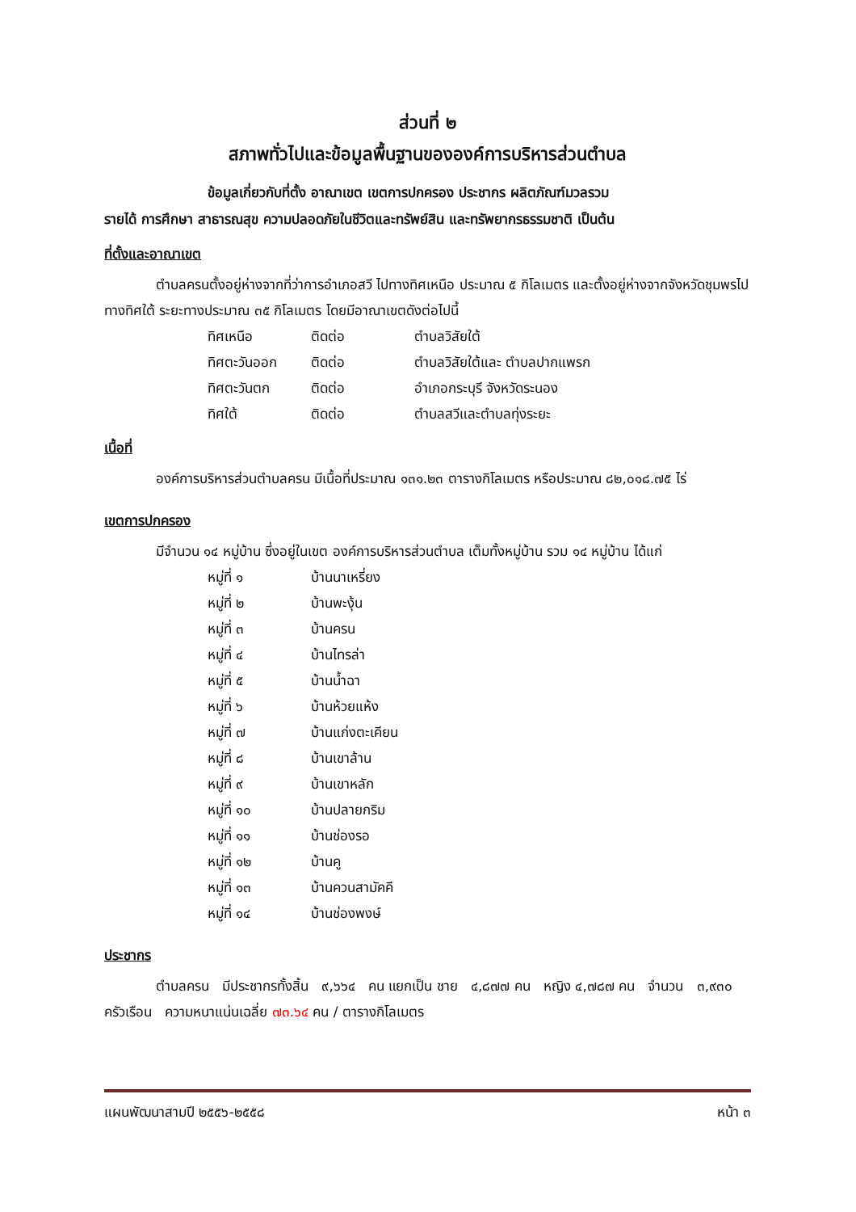ส่วนที่ ๒
สภาพทั่วไปและข้อมูลพื้นฐานขององค์การบริหารส่วนตำบล
ข้อมูลเกี่ยวกับที่ตั้ง อาณาเขต เขตการปกครอง ประชากร ผลิตภัณฑ์มวลรวม
รายได้ การศึกษา สาธารณสุข ความปลอดภัยในชีวิตและทรัพย์สิน และทรัพยากรธรรมชาติ เป็นต้น
ที่ตั้งและอาณาเขต
ตำบลครนตั้งอยู่ห่างจากที่ว่าการอำเภอสวี ไปทางทิศเหนือ ประมาณ ๕ กิโลเมตร และตั้งอยู่ห่างจากจังหวัดชุมพรไปทางทิศใต้ ระยะทางประมาณ ๓๕ กิโลเมตร โดยมีอาณาเขตดังต่อไปนี้
ทิศเหนือ ติดต่อ ตำบลวิสัยใต้
ทิศตะวันออก ติดต่อ ตำบลวิสัยใต้และ ตำบลปากแพรก
ทิศตะวันตก ติดต่อ อำเภอกระบุรี จังหวัดระนอง
ทิศใต้ ติดต่อ ตำบลสวีและตำบลทุ่งระยะ
เนื้อที่
องค์การบริหารส่วนตำบลครน มีเนื้อที่ประมาณ ๑๓๑.๒๓ ตารางกิโลเมตร หรือประมาณ ๘๒,๐๑๘.๗๕ ไร่
เขตการปกครอง
มีจำนวน ๑๔ หมู่บ้าน ซึ่งอยู่ในเขต องค์การบริหารส่วนตำบล เต็มทั้งหมู่บ้าน รวม ๑๔ หมู่บ้าน ได้แก่
หมู่ที่ ๑ บ้านนาเหรี่ยง
หมู่ที่ ๒ บ้านพะงุ้น
หมู่ที่ ๓ บ้านครน
หมู่ที่ ๔ บ้านไทรล่า
หมู่ที่ ๕ บ้านน้ำฉา
หมู่ที่ ๖ บ้านห้วยแห้ง
หมู่ที่ ๗ บ้านแก่งตะเคียน
หมู่ที่ ๘ บ้านเขาล้าน
หมู่ที่ ๙ บ้านเขาหลัก
หมู่ที่ ๑๐ บ้านปลายกริม
หมู่ที่ ๑๑ บ้านช่องรอ
หมู่ที่ ๑๒ บ้านคู
หมู่ที่ ๑๓ บ้านควนสามัคคี
หมู่ที่ ๑๔ บ้านช่องพงษ์
ประชากร
ตำบลครน มีประชากรทั้งสิ้น ๙,๖๖๔ คน แยกเป็น ชาย ๔,๘๗๗ คน หญิง ๔,๗๘๗ คน จำนวน ๓,๙๓๐ ครัวเรือน ความหนาแน่นเฉลี่ย ๗๓.๖๔ คน / ตารางกิโลเมตร
แผนพัฒนาสามปี ๒๕๕๖-๒๕๕๘ หน้า ๓